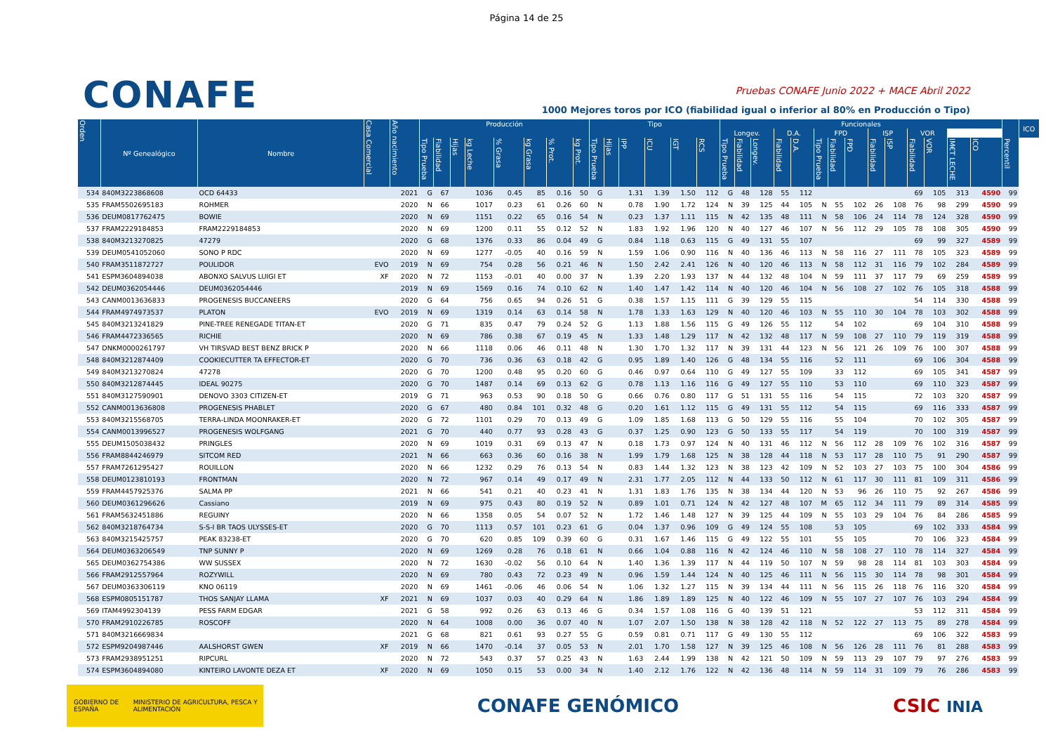Página 14 de 25
CONAFE
Pruebas CONAFE Junio 2022 + MACE Abril 2022
1000 Mejores toros por ICO (fiabilidad igual o inferior al 80% en Producción o Tipo)
| Orden | Nº Genealógico | Nombre | Casa Comercial | Año nacimiento | Producción | | | | | | | | Tipo | | | | | | Funcionales | | | | | | | | | | | | | | | ICO |
| --- | --- | --- | --- | --- | --- | --- | --- | --- | --- | --- | --- | --- | --- | --- | --- | --- | --- | --- | --- | --- | --- | --- | --- | --- | --- | --- | --- | --- | --- | --- | --- | --- | --- | --- |
| | | | | | | | | | | | | | | | | | | | Longev. | | | D.A. | | FPD | | | ISP | | VOR | | | | | |
| | | | | | Tipo Prueba | Fiabilidad | Hijas | kg Leche | % Grasa | kg Grasa | % Prot. | kg Prot. | Tipo Prueba | Hijas | IPP | ICU | IGT | RCS | Tipo Prueba | Fiabilidad | Longev. | Fiabilidad | D.A. | Tipo Prueba | Fiabilidad | FPD | Fiabilidad | ISP | Fiabilidad | VOR | IM€T LECHE | ICO | Percentil | |
| 534 | 840M3223868608 | OCD 64433 | | 2021 | G | 67 | | 1036 | 0.45 | 85 | 0.16 | 50 | G | | 1.31 | 1.39 | 1.50 | 112 | G | 48 | 128 | 55 | 112 | | | | | | 69 | 105 | 313 | 4590 | 99 | |
| 535 | FRAM5502695183 | ROHMER | | 2020 | N | 66 | | 1017 | 0.23 | 61 | 0.26 | 60 | N | | 0.78 | 1.90 | 1.72 | 124 | N | 39 | 125 | 44 | 105 | N | 55 | 102 | 26 | 108 | 76 | 98 | 299 | 4590 | 99 | |
| 536 | DEUM0817762475 | BOWIE | | 2020 | N | 69 | | 1151 | 0.22 | 65 | 0.16 | 54 | N | | 0.23 | 1.37 | 1.11 | 115 | N | 42 | 135 | 48 | 111 | N | 58 | 106 | 24 | 114 | 78 | 124 | 328 | 4590 | 99 | |
| 537 | FRAM2229184853 | FRAM2229184853 | | 2020 | N | 69 | | 1200 | 0.11 | 55 | 0.12 | 52 | N | | 1.83 | 1.92 | 1.96 | 120 | N | 40 | 127 | 46 | 107 | N | 56 | 112 | 29 | 105 | 78 | 108 | 305 | 4590 | 99 | |
| 538 | 840M3213270825 | 47279 | | 2020 | G | 68 | | 1376 | 0.33 | 86 | 0.04 | 49 | G | | 0.84 | 1.18 | 0.63 | 115 | G | 49 | 131 | 55 | 107 | | | | | | 69 | 99 | 327 | 4589 | 99 | |
| 539 | DEUM0541052060 | SONO P RDC | | 2020 | N | 69 | | 1277 | -0.05 | 40 | 0.16 | 59 | N | | 1.59 | 1.06 | 0.90 | 116 | N | 40 | 136 | 46 | 113 | N | 58 | 116 | 27 | 111 | 78 | 105 | 323 | 4589 | 99 | |
| 540 | FRAM3511872727 | POULIDOR | EVO | 2019 | N | 69 | | 754 | 0.28 | 56 | 0.21 | 46 | N | | 1.50 | 2.42 | 2.41 | 126 | N | 40 | 120 | 46 | 113 | N | 58 | 112 | 31 | 116 | 79 | 102 | 284 | 4589 | 99 | |
| 541 | ESPM3604894038 | ABONXO SALVUS LUIGI ET | XF | 2020 | N | 72 | | 1153 | -0.01 | 40 | 0.00 | 37 | N | | 1.39 | 2.20 | 1.93 | 137 | N | 44 | 132 | 48 | 104 | N | 59 | 111 | 37 | 117 | 79 | 69 | 259 | 4589 | 99 | |
| 542 | DEUM0362054446 | DEUM0362054446 | | 2019 | N | 69 | | 1569 | 0.16 | 74 | 0.10 | 62 | N | | 1.40 | 1.47 | 1.42 | 114 | N | 40 | 120 | 46 | 104 | N | 56 | 108 | 27 | 102 | 76 | 105 | 318 | 4588 | 99 | |
| 543 | CANM0013636833 | PROGENESIS BUCCANEERS | | 2020 | G | 64 | | 756 | 0.65 | 94 | 0.26 | 51 | G | | 0.38 | 1.57 | 1.15 | 111 | G | 39 | 129 | 55 | 115 | | | | | | 54 | 114 | 330 | 4588 | 99 | |
| 544 | FRAM4974973537 | PLATON | EVO | 2019 | N | 69 | | 1319 | 0.14 | 63 | 0.14 | 58 | N | | 1.78 | 1.33 | 1.63 | 129 | N | 40 | 120 | 46 | 103 | N | 55 | 110 | 30 | 104 | 78 | 103 | 302 | 4588 | 99 | |
| 545 | 840M3213241829 | PINE-TREE RENEGADE TITAN-ET | | 2020 | G | 71 | | 835 | 0.47 | 79 | 0.24 | 52 | G | | 1.13 | 1.88 | 1.56 | 115 | G | 49 | 126 | 55 | 112 | | 54 | 102 | | | 69 | 104 | 310 | 4588 | 99 | |
| 546 | FRAM4472336565 | RICHIE | | 2020 | N | 69 | | 786 | 0.38 | 67 | 0.19 | 45 | N | | 1.33 | 1.48 | 1.29 | 117 | N | 42 | 132 | 48 | 117 | N | 59 | 108 | 27 | 110 | 79 | 119 | 319 | 4588 | 99 | |
| 547 | DNKM0000261797 | VH TIRSVAD BEST BENZ BRICK P | | 2020 | N | 66 | | 1118 | 0.06 | 46 | 0.11 | 48 | N | | 1.30 | 1.70 | 1.32 | 117 | N | 39 | 131 | 44 | 123 | N | 56 | 121 | 26 | 109 | 76 | 100 | 307 | 4588 | 99 | |
| 548 | 840M3212874409 | COOKIECUTTER TA EFFECTOR-ET | | 2020 | G | 70 | | 736 | 0.36 | 63 | 0.18 | 42 | G | | 0.95 | 1.89 | 1.40 | 126 | G | 48 | 134 | 55 | 116 | | 52 | 111 | | | 69 | 106 | 304 | 4588 | 99 | |
| 549 | 840M3213270824 | 47278 | | 2020 | G | 70 | | 1200 | 0.48 | 95 | 0.20 | 60 | G | | 0.46 | 0.97 | 0.64 | 110 | G | 49 | 127 | 55 | 109 | | 33 | 112 | | | 69 | 105 | 341 | 4587 | 99 | |
| 550 | 840M3212874445 | IDEAL 90275 | | 2020 | G | 70 | | 1487 | 0.14 | 69 | 0.13 | 62 | G | | 0.78 | 1.13 | 1.16 | 116 | G | 49 | 127 | 55 | 110 | | 53 | 110 | | | 69 | 110 | 323 | 4587 | 99 | |
| 551 | 840M3127590901 | DENOVO 3303 CITIZEN-ET | | 2019 | G | 71 | | 963 | 0.53 | 90 | 0.18 | 50 | G | | 0.66 | 0.76 | 0.80 | 117 | G | 51 | 131 | 55 | 116 | | 54 | 115 | | | 72 | 103 | 320 | 4587 | 99 | |
| 552 | CANM0013636808 | PROGENESIS PHABLET | | 2020 | G | 67 | | 480 | 0.84 | 101 | 0.32 | 48 | G | | 0.20 | 1.61 | 1.12 | 115 | G | 49 | 131 | 55 | 112 | | 54 | 115 | | | 69 | 116 | 333 | 4587 | 99 | |
| 553 | 840M3215568705 | TERRA-LINDA MOONRAKER-ET | | 2020 | G | 72 | | 1101 | 0.29 | 70 | 0.13 | 49 | G | | 1.09 | 1.85 | 1.68 | 113 | G | 50 | 129 | 55 | 116 | | 55 | 104 | | | 70 | 102 | 305 | 4587 | 99 | |
| 554 | CANM0013996527 | PROGENESIS WOLFGANG | | 2021 | G | 70 | | 440 | 0.77 | 93 | 0.28 | 43 | G | | 0.37 | 1.25 | 0.90 | 123 | G | 50 | 133 | 55 | 117 | | 54 | 119 | | | 70 | 100 | 319 | 4587 | 99 | |
| 555 | DEUM1505038432 | PRINGLES | | 2020 | N | 69 | | 1019 | 0.31 | 69 | 0.13 | 47 | N | | 0.18 | 1.73 | 0.97 | 124 | N | 40 | 131 | 46 | 112 | N | 56 | 112 | 28 | 109 | 76 | 102 | 316 | 4587 | 99 | |
| 556 | FRAM8844246979 | SITCOM RED | | 2021 | N | 66 | | 663 | 0.36 | 60 | 0.16 | 38 | N | | 1.99 | 1.79 | 1.68 | 125 | N | 38 | 128 | 44 | 118 | N | 53 | 117 | 28 | 110 | 75 | 91 | 290 | 4587 | 99 | |
| 557 | FRAM7261295427 | ROUILLON | | 2020 | N | 66 | | 1232 | 0.29 | 76 | 0.13 | 54 | N | | 0.83 | 1.44 | 1.32 | 123 | N | 38 | 123 | 42 | 109 | N | 52 | 103 | 27 | 103 | 75 | 100 | 304 | 4586 | 99 | |
| 558 | DEUM0123810193 | FRONTMAN | | 2020 | N | 72 | | 967 | 0.14 | 49 | 0.17 | 49 | N | | 2.31 | 1.77 | 2.05 | 112 | N | 44 | 133 | 50 | 112 | N | 61 | 117 | 30 | 111 | 81 | 109 | 311 | 4586 | 99 | |
| 559 | FRAM4457925376 | SALMA PP | | 2021 | N | 66 | | 541 | 0.21 | 40 | 0.23 | 41 | N | | 1.31 | 1.83 | 1.76 | 135 | N | 38 | 134 | 44 | 120 | N | 53 | 96 | 26 | 110 | 75 | 92 | 267 | 4586 | 99 | |
| 560 | DEUM0361296626 | Cassiano | | 2019 | N | 69 | | 975 | 0.43 | 80 | 0.19 | 52 | N | | 0.89 | 1.01 | 0.71 | 124 | N | 42 | 127 | 48 | 107 | M | 65 | 112 | 34 | 111 | 79 | 89 | 314 | 4585 | 99 | |
| 561 | FRAM5632451886 | REGUINY | | 2020 | N | 66 | | 1358 | 0.05 | 54 | 0.07 | 52 | N | | 1.72 | 1.46 | 1.48 | 127 | N | 39 | 125 | 44 | 109 | N | 55 | 103 | 29 | 104 | 76 | 84 | 286 | 4585 | 99 | |
| 562 | 840M3218764734 | S-S-I BR TAOS ULYSSES-ET | | 2020 | G | 70 | | 1113 | 0.57 | 101 | 0.23 | 61 | G | | 0.04 | 1.37 | 0.96 | 109 | G | 49 | 124 | 55 | 108 | | 53 | 105 | | | 69 | 102 | 333 | 4584 | 99 | |
| 563 | 840M3215425757 | PEAK 83238-ET | | 2020 | G | 70 | | 620 | 0.85 | 109 | 0.39 | 60 | G | | 0.31 | 1.67 | 1.46 | 115 | G | 49 | 122 | 55 | 101 | | 55 | 105 | | | 70 | 106 | 323 | 4584 | 99 | |
| 564 | DEUM0363206549 | TNP SUNNY P | | 2020 | N | 69 | | 1269 | 0.28 | 76 | 0.18 | 61 | N | | 0.66 | 1.04 | 0.88 | 116 | N | 42 | 124 | 46 | 110 | N | 58 | 108 | 27 | 110 | 78 | 114 | 327 | 4584 | 99 | |
| 565 | DEUM0362754386 | WW SUSSEX | | 2020 | N | 72 | | 1630 | -0.02 | 56 | 0.10 | 64 | N | | 1.40 | 1.36 | 1.39 | 117 | N | 44 | 119 | 50 | 107 | N | 59 | 98 | 28 | 114 | 81 | 103 | 303 | 4584 | 99 | |
| 566 | FRAM2912557964 | ROZYWILL | | 2020 | N | 69 | | 780 | 0.43 | 72 | 0.23 | 49 | N | | 0.96 | 1.59 | 1.44 | 124 | N | 40 | 125 | 46 | 111 | N | 56 | 115 | 30 | 114 | 78 | 98 | 301 | 4584 | 99 | |
| 567 | DEUM0363306119 | KNO 06119 | | 2020 | N | 69 | | 1461 | -0.06 | 46 | 0.06 | 54 | N | | 1.06 | 1.32 | 1.27 | 115 | N | 39 | 134 | 44 | 111 | N | 56 | 115 | 26 | 118 | 76 | 116 | 320 | 4584 | 99 | |
| 568 | ESPM0805151787 | THOS SANJAY LLAMA | XF | 2021 | N | 69 | | 1037 | 0.03 | 40 | 0.29 | 64 | N | | 1.86 | 1.89 | 1.89 | 125 | N | 40 | 122 | 46 | 109 | N | 55 | 107 | 27 | 107 | 76 | 103 | 294 | 4584 | 99 | |
| 569 | ITAM4992304139 | PESS FARM EDGAR | | 2021 | G | 58 | | 992 | 0.26 | 63 | 0.13 | 46 | G | | 0.34 | 1.57 | 1.08 | 116 | G | 40 | 139 | 51 | 121 | | | | | | 53 | 112 | 311 | 4584 | 99 | |
| 570 | FRAM2910226785 | ROSCOFF | | 2020 | N | 64 | | 1008 | 0.00 | 36 | 0.07 | 40 | N | | 1.07 | 2.07 | 1.50 | 138 | N | 38 | 128 | 42 | 118 | N | 52 | 122 | 27 | 113 | 75 | 89 | 278 | 4584 | 99 | |
| 571 | 840M3216669834 | | | 2021 | G | 68 | | 821 | 0.61 | 93 | 0.27 | 55 | G | | 0.59 | 0.81 | 0.71 | 117 | G | 49 | 130 | 55 | 112 | | | | | | 69 | 106 | 322 | 4583 | 99 | |
| 572 | ESPM9204987446 | AALSHORST GWEN | XF | 2019 | N | 66 | | 1470 | -0.14 | 37 | 0.05 | 53 | N | | 2.01 | 1.70 | 1.58 | 127 | N | 39 | 125 | 46 | 108 | N | 56 | 126 | 28 | 111 | 76 | 81 | 288 | 4583 | 99 | |
| 573 | FRAM2938951251 | RIPCURL | | 2020 | N | 72 | | 543 | 0.37 | 57 | 0.25 | 43 | N | | 1.63 | 2.44 | 1.99 | 138 | N | 42 | 121 | 50 | 109 | N | 59 | 113 | 29 | 107 | 79 | 97 | 276 | 4583 | 99 | |
| 574 | ESPM3604894080 | KINTEIRO LAVONTE DEZA ET | XF | 2020 | N | 69 | | 1050 | 0.15 | 53 | 0.00 | 34 | N | | 1.40 | 2.12 | 1.76 | 122 | N | 42 | 136 | 48 | 114 | N | 59 | 114 | 31 | 109 | 79 | 76 | 286 | 4583 | 99 | |
GOBIERNO DE ESPAÑA MINISTERIO DE AGRICULTURA, PESCA Y ALIMENTACIÓN
CONAFE GENÓMICO CSIC INIA